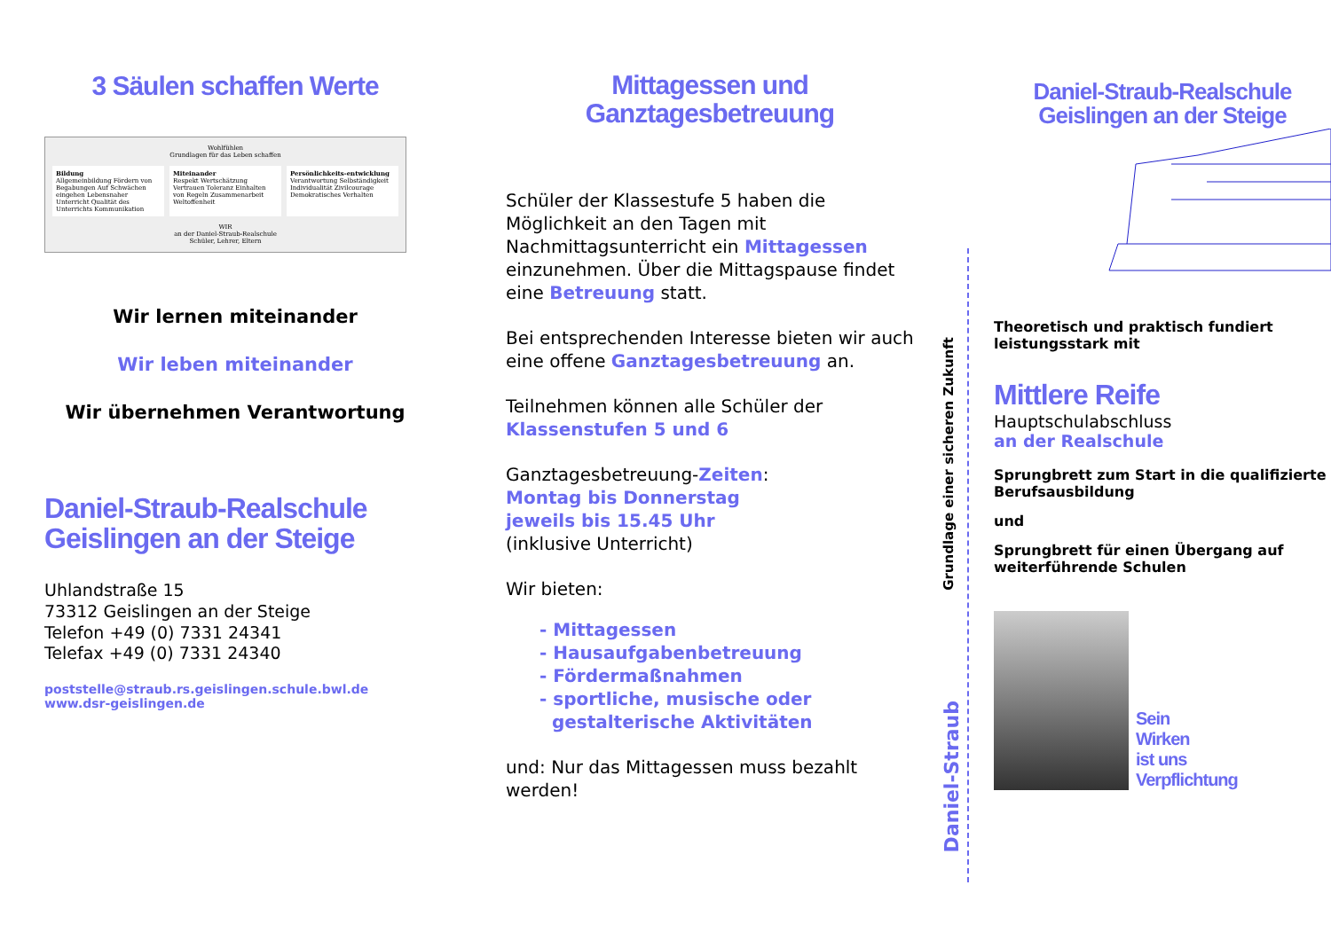3 Säulen schaffen Werte
Wohlfühlen
Grundlagen für das Leben schaffen
Bildung
Allgemeinbildung Fördern von Begabungen Auf Schwächen eingehen Lebensnaher Unterricht Qualität des Unterrichts Kommunikation
Miteinander
Respekt Wertschätzung Vertrauen Toleranz Einhalten von Regeln Zusammenarbeit Weltoffenheit
Persönlichkeits-entwicklung
Verantwortung Selbständigkeit Individualität Zivilcourage Demokratisches Verhalten
WIR
an der Daniel-Straub-Realschule
Schüler, Lehrer, Eltern
Wir lernen miteinander
Wir leben miteinander
Wir übernehmen Verantwortung
Daniel-Straub-Realschule
Geislingen an der Steige
Uhlandstraße 15
73312 Geislingen an der Steige
Telefon +49 (0) 7331 24341
Telefax +49 (0) 7331 24340
poststelle@straub.rs.geislingen.schule.bwl.de
www.dsr-geislingen.de
Mittagessen und
Ganztagesbetreuung
Schüler der Klassestufe 5 haben die Möglichkeit an den Tagen mit Nachmittagsunterricht ein Mittagessen einzunehmen. Über die Mittagspause findet eine Betreuung statt.
Bei entsprechenden Interesse bieten wir auch eine offene Ganztagesbetreuung an.
Teilnehmen können alle Schüler der Klassenstufen 5 und 6
Ganztagesbetreuung-Zeiten:
Montag bis Donnerstag
jeweils bis 15.45 Uhr
(inklusive Unterricht)
Wir bieten:
- Mittagessen
- Hausaufgabenbetreuung
- Fördermaßnahmen
- sportliche, musische oder
gestalterische Aktivitäten
und: Nur das Mittagessen muss bezahlt werden!
Grundlage einer sicheren Zukunft
Daniel-Straub
Daniel-Straub-Realschule
Geislingen an der Steige
Theoretisch und praktisch fundiert leistungsstark mit
Mittlere Reife
Hauptschulabschluss
an der Realschule
Sprungbrett zum Start in die qualifizierte Berufsausbildung
und
Sprungbrett für einen Übergang auf weiterführende Schulen
Sein
Wirken
ist uns
Verpflichtung